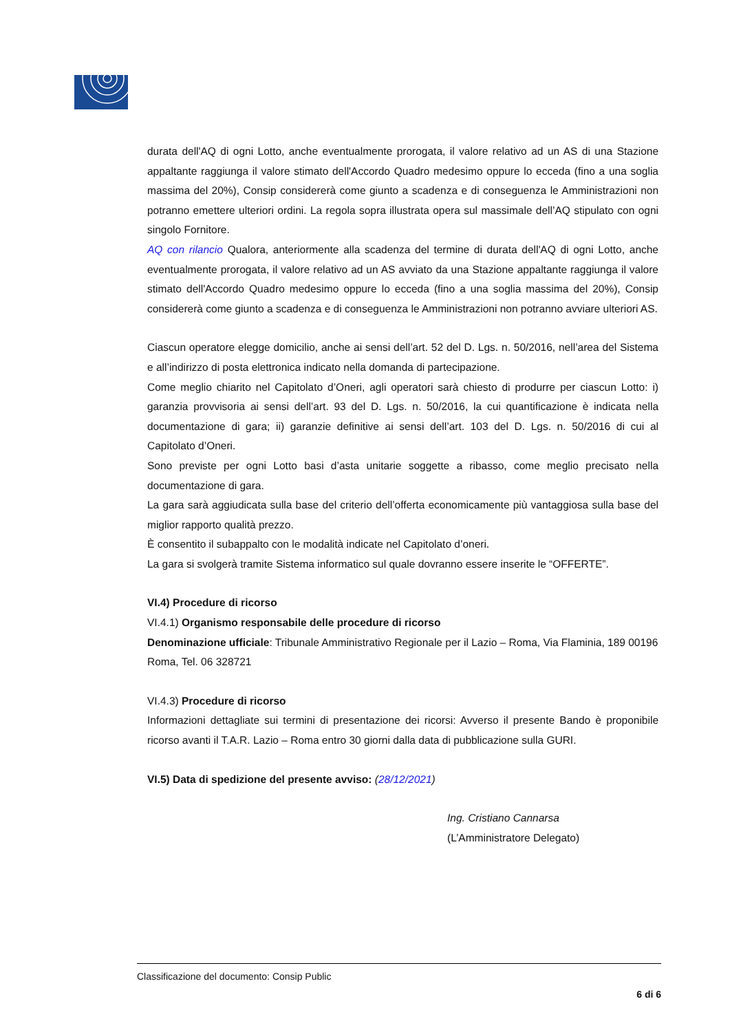durata dell'AQ di ogni Lotto, anche eventualmente prorogata, il valore relativo ad un AS di una Stazione appaltante raggiunga il valore stimato dell'Accordo Quadro medesimo oppure lo ecceda (fino a una soglia massima del 20%), Consip considererà come giunto a scadenza e di conseguenza le Amministrazioni non potranno emettere ulteriori ordini. La regola sopra illustrata opera sul massimale dell’AQ stipulato con ogni singolo Fornitore.
AQ con rilancio Qualora, anteriormente alla scadenza del termine di durata dell'AQ di ogni Lotto, anche eventualmente prorogata, il valore relativo ad un AS avviato da una Stazione appaltante raggiunga il valore stimato dell'Accordo Quadro medesimo oppure lo ecceda (fino a una soglia massima del 20%), Consip considererà come giunto a scadenza e di conseguenza le Amministrazioni non potranno avviare ulteriori AS.
Ciascun operatore elegge domicilio, anche ai sensi dell’art. 52 del D. Lgs. n. 50/2016, nell’area del Sistema e all’indirizzo di posta elettronica indicato nella domanda di partecipazione.
Come meglio chiarito nel Capitolato d’Oneri, agli operatori sarà chiesto di produrre per ciascun Lotto: i) garanzia provvisoria ai sensi dell’art. 93 del D. Lgs. n. 50/2016, la cui quantificazione è indicata nella documentazione di gara; ii) garanzie definitive ai sensi dell’art. 103 del D. Lgs. n. 50/2016 di cui al Capitolato d’Oneri.
Sono previste per ogni Lotto basi d’asta unitarie soggette a ribasso, come meglio precisato nella documentazione di gara.
La gara sarà aggiudicata sulla base del criterio dell’offerta economicamente più vantaggiosa sulla base del miglior rapporto qualità prezzo.
È consentito il subappalto con le modalità indicate nel Capitolato d’oneri.
La gara si svolgerà tramite Sistema informatico sul quale dovranno essere inserite le “OFFERTE”.
VI.4) Procedure di ricorso
VI.4.1) Organismo responsabile delle procedure di ricorso
Denominazione ufficiale: Tribunale Amministrativo Regionale per il Lazio – Roma, Via Flaminia, 189 00196 Roma, Tel. 06 328721
VI.4.3) Procedure di ricorso
Informazioni dettagliate sui termini di presentazione dei ricorsi: Avverso il presente Bando è proponibile ricorso avanti il T.A.R. Lazio – Roma entro 30 giorni dalla data di pubblicazione sulla GURI.
VI.5) Data di spedizione del presente avviso: (28/12/2021)
Ing. Cristiano Cannarsa
(L’Amministratore Delegato)
Classificazione del documento: Consip Public
6 di 6